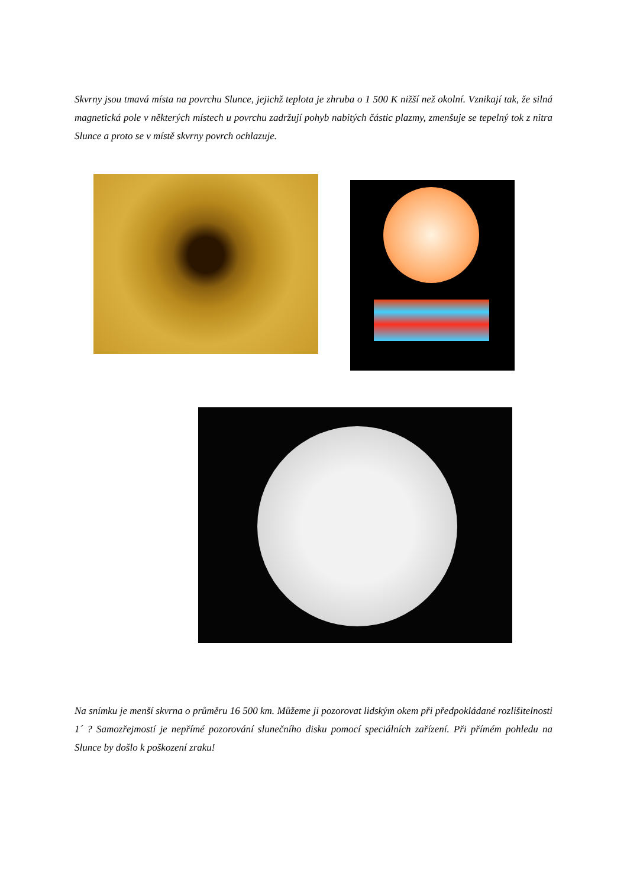Skvrny jsou tmavá místa na povrchu Slunce, jejichž teplota je zhruba o 1 500 K nižší než okolní. Vznikají tak, že silná magnetická pole v některých místech u povrchu zadržují pohyb nabitých částic plazmy, zmenšuje se tepelný tok z nitra Slunce a proto se v místě skvrny povrch ochlazuje.
Na snímku je menší skvrna o průměru 16 500 km. Můžeme ji pozorovat lidským okem při předpokládané rozlišitelnosti 1´ ? Samozřejmostí je nepřímé pozorování slunečního disku pomocí speciálních zařízení. Při přímém pohledu na Slunce by došlo k poškození zraku!